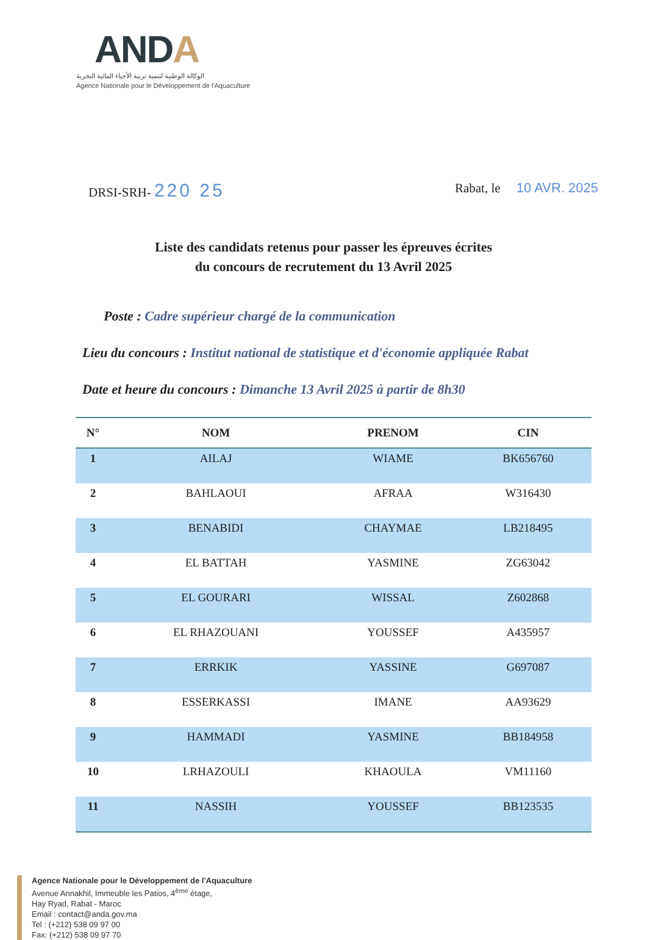ANDA
الوكالة الوطنية لتنمية تربية الأحياء المائية البحرية
Agence Nationale pour le Développement de l'Aquaculture
DRSI-SRH- 220 25
Rabat, le 10 AVR. 2025
Liste des candidats retenus pour passer les épreuves écrites
du concours de recrutement du 13 Avril 2025
Poste : Cadre supérieur chargé de la communication
Lieu du concours : Institut national de statistique et d'économie appliquée Rabat
Date et heure du concours : Dimanche 13 Avril 2025 à partir de 8h30
| N° | NOM | PRENOM | CIN |
| --- | --- | --- | --- |
| 1 | AILAJ | WIAME | BK656760 |
| 2 | BAHLAOUI | AFRAA | W316430 |
| 3 | BENABIDI | CHAYMAE | LB218495 |
| 4 | EL BATTAH | YASMINE | ZG63042 |
| 5 | EL GOURARI | WISSAL | Z602868 |
| 6 | EL RHAZOUANI | YOUSSEF | A435957 |
| 7 | ERRKIK | YASSINE | G697087 |
| 8 | ESSERKASSI | IMANE | AA93629 |
| 9 | HAMMADI | YASMINE | BB184958 |
| 10 | LRHAZOULI | KHAOULA | VM11160 |
| 11 | NASSIH | YOUSSEF | BB123535 |
Agence Nationale pour le Développement de l'Aquaculture
Avenue Annakhil, Immeuble les Patios, 4<sup>ème</sup> étage,
Hay Ryad, Rabat - Maroc
Email : contact@anda.gov.ma
Tel : (+212) 538 09 97 00
Fax: (+212) 538 09 97 70